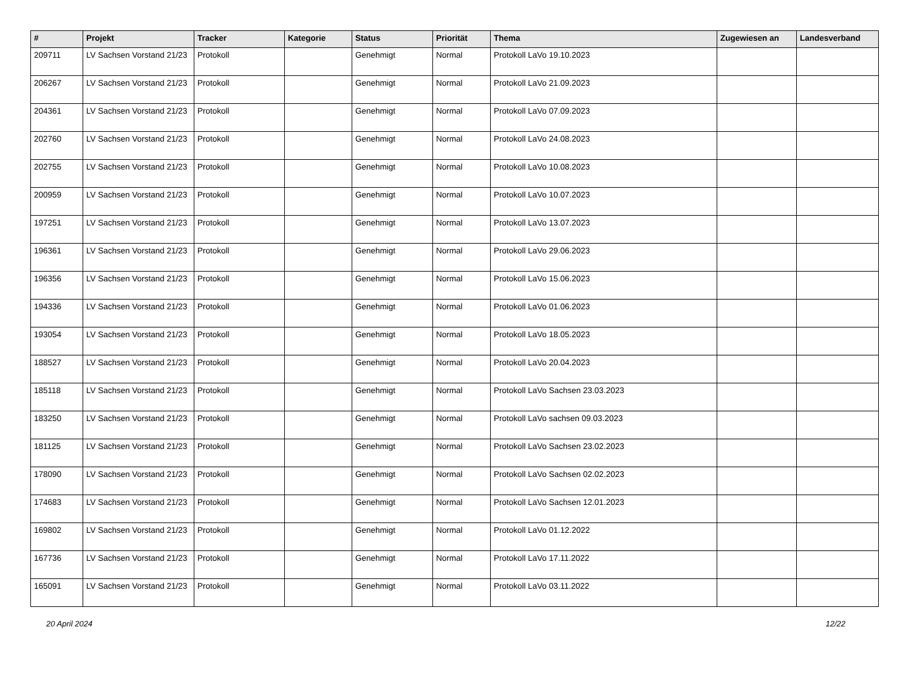| # | Projekt | Tracker | Kategorie | Status | Priorität | Thema | Zugewiesen an | Landesverband |
| --- | --- | --- | --- | --- | --- | --- | --- | --- |
| 209711 | LV Sachsen Vorstand 21/23 | Protokoll | | Genehmigt | Normal | Protokoll LaVo 19.10.2023 | | |
| 206267 | LV Sachsen Vorstand 21/23 | Protokoll | | Genehmigt | Normal | Protokoll LaVo 21.09.2023 | | |
| 204361 | LV Sachsen Vorstand 21/23 | Protokoll | | Genehmigt | Normal | Protokoll LaVo 07.09.2023 | | |
| 202760 | LV Sachsen Vorstand 21/23 | Protokoll | | Genehmigt | Normal | Protokoll LaVo 24.08.2023 | | |
| 202755 | LV Sachsen Vorstand 21/23 | Protokoll | | Genehmigt | Normal | Protokoll LaVo 10.08.2023 | | |
| 200959 | LV Sachsen Vorstand 21/23 | Protokoll | | Genehmigt | Normal | Protokoll LaVo 10.07.2023 | | |
| 197251 | LV Sachsen Vorstand 21/23 | Protokoll | | Genehmigt | Normal | Protokoll LaVo 13.07.2023 | | |
| 196361 | LV Sachsen Vorstand 21/23 | Protokoll | | Genehmigt | Normal | Protokoll LaVo 29.06.2023 | | |
| 196356 | LV Sachsen Vorstand 21/23 | Protokoll | | Genehmigt | Normal | Protokoll LaVo 15.06.2023 | | |
| 194336 | LV Sachsen Vorstand 21/23 | Protokoll | | Genehmigt | Normal | Protokoll LaVo 01.06.2023 | | |
| 193054 | LV Sachsen Vorstand 21/23 | Protokoll | | Genehmigt | Normal | Protokoll LaVo 18.05.2023 | | |
| 188527 | LV Sachsen Vorstand 21/23 | Protokoll | | Genehmigt | Normal | Protokoll LaVo 20.04.2023 | | |
| 185118 | LV Sachsen Vorstand 21/23 | Protokoll | | Genehmigt | Normal | Protokoll LaVo Sachsen 23.03.2023 | | |
| 183250 | LV Sachsen Vorstand 21/23 | Protokoll | | Genehmigt | Normal | Protokoll LaVo sachsen 09.03.2023 | | |
| 181125 | LV Sachsen Vorstand 21/23 | Protokoll | | Genehmigt | Normal | Protokoll LaVo Sachsen 23.02.2023 | | |
| 178090 | LV Sachsen Vorstand 21/23 | Protokoll | | Genehmigt | Normal | Protokoll LaVo Sachsen 02.02.2023 | | |
| 174683 | LV Sachsen Vorstand 21/23 | Protokoll | | Genehmigt | Normal | Protokoll LaVo Sachsen 12.01.2023 | | |
| 169802 | LV Sachsen Vorstand 21/23 | Protokoll | | Genehmigt | Normal | Protokoll LaVo 01.12.2022 | | |
| 167736 | LV Sachsen Vorstand 21/23 | Protokoll | | Genehmigt | Normal | Protokoll LaVo 17.11.2022 | | |
| 165091 | LV Sachsen Vorstand 21/23 | Protokoll | | Genehmigt | Normal | Protokoll LaVo 03.11.2022 | | |
20 April 2024 12/22